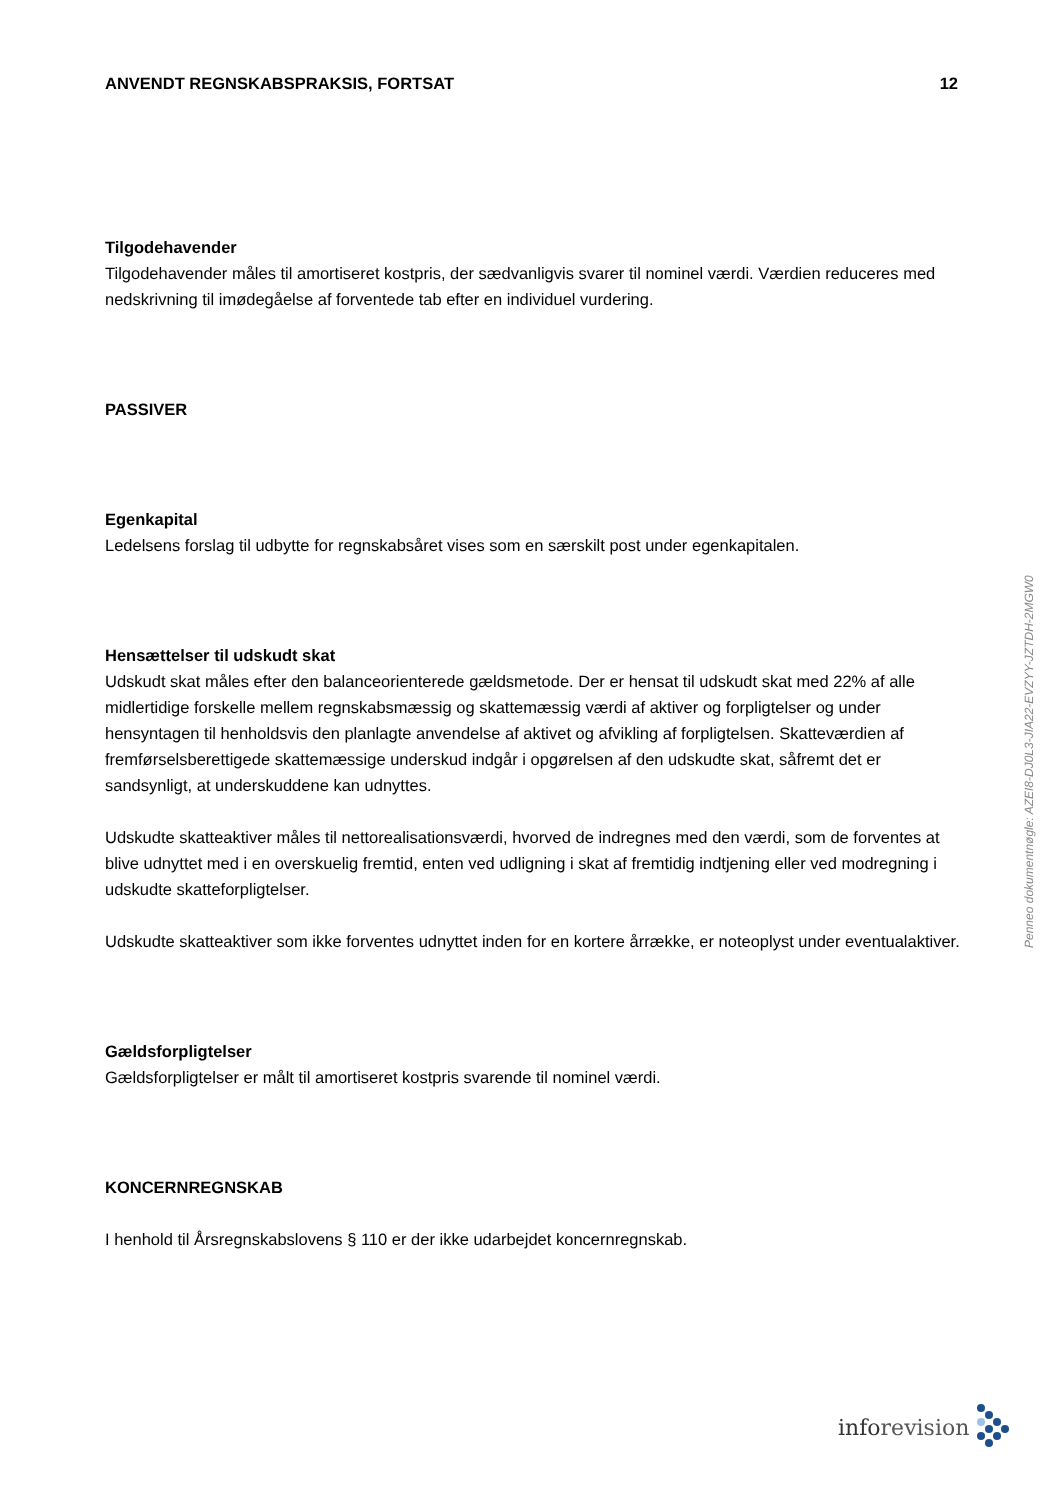ANVENDT REGNSKABSPRAKSIS, FORTSAT 12
Tilgodehavender
Tilgodehavender måles til amortiseret kostpris, der sædvanligvis svarer til nominel værdi. Værdien reduceres med nedskrivning til imødegåelse af forventede tab efter en individuel vurdering.
PASSIVER
Egenkapital
Ledelsens forslag til udbytte for regnskabsåret vises som en særskilt post under egenkapitalen.
Hensættelser til udskudt skat
Udskudt skat måles efter den balanceorienterede gældsmetode. Der er hensat til udskudt skat med 22% af alle midlertidige forskelle mellem regnskabsmæssig og skattemæssig værdi af aktiver og forpligtelser og under hensyntagen til henholdsvis den planlagte anvendelse af aktivet og afvikling af forpligtelsen. Skatteværdien af fremførselsberettigede skattemæssige underskud indgår i opgørelsen af den udskudte skat, såfremt det er sandsynligt, at underskuddene kan udnyttes.
Udskudte skatteaktiver måles til nettorealisationsværdi, hvorved de indregnes med den værdi, som de forventes at blive udnyttet med i en overskuelig fremtid, enten ved udligning i skat af fremtidig indtjening eller ved modregning i udskudte skatteforpligtelser.
Udskudte skatteaktiver som ikke forventes udnyttet inden for en kortere årrække, er noteoplyst under eventualaktiver.
Gældsforpligtelser
Gældsforpligtelser er målt til amortiseret kostpris svarende til nominel værdi.
KONCERNREGNSKAB
I henhold til Årsregnskabslovens § 110 er der ikke udarbejdet koncernregnskab.
Penneo dokumentnøgle: AZEI8-DJ0L3-JIA22-EVZYY-JZTDH-2MGW0
inforevision